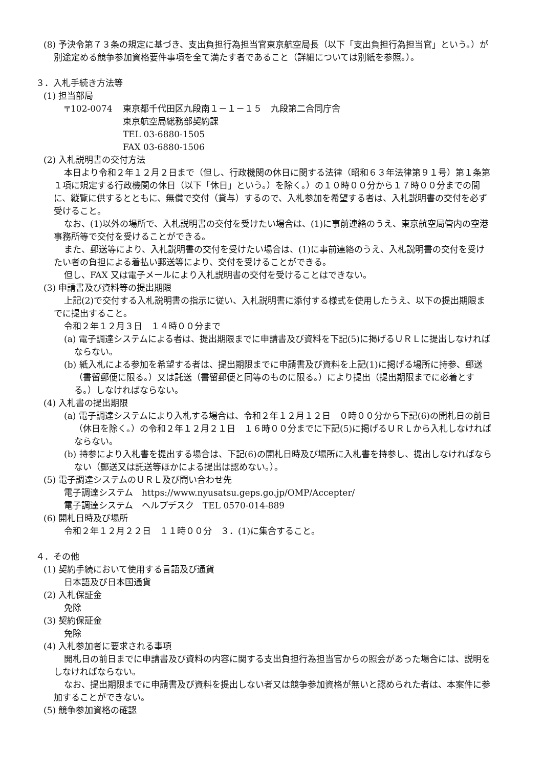(8) 予決令第７３条の規定に基づき、支出負担行為担当官東京航空局長（以下「支出負担行為担当官」という。）が別途定める競争参加資格要件事項を全て満たす者であること（詳細については別紙を参照。）。
３．入札手続き方法等
(1) 担当部局
〒102-0074 東京都千代田区九段南１－１－１５　九段第二合同庁舎
東京航空局総務部契約課
TEL 03-6880-1505
FAX 03-6880-1506
(2) 入札説明書の交付方法
本日より令和２年１２月２日まで（但し、行政機関の休日に関する法律（昭和６３年法律第９１号）第１条第１項に規定する行政機関の休日（以下「休日」という。）を除く。）の１０時００分から１７時００分までの間に、縦覧に供するとともに、無償で交付（貸与）するので、入札参加を希望する者は、入札説明書の交付を必ず受けること。
なお、(1)以外の場所で、入札説明書の交付を受けたい場合は、(1)に事前連絡のうえ、東京航空局管内の空港事務所等で交付を受けることができる。
また、郵送等により、入札説明書の交付を受けたい場合は、(1)に事前連絡のうえ、入札説明書の交付を受けたい者の負担による着払い郵送等により、交付を受けることができる。
但し、FAX 又は電子メールにより入札説明書の交付を受けることはできない。
(3) 申請書及び資料等の提出期限
上記(2)で交付する入札説明書の指示に従い、入札説明書に添付する様式を使用したうえ、以下の提出期限までに提出すること。
令和２年１２月３日　１４時００分まで
(a) 電子調達システムによる者は、提出期限までに申請書及び資料を下記(5)に掲げるＵＲＬに提出しなければならない。
(b) 紙入札による参加を希望する者は、提出期限までに申請書及び資料を上記(1)に掲げる場所に持参、郵送（書留郵便に限る。）又は託送（書留郵便と同等のものに限る。）により提出（提出期限までに必着とする。）しなければならない。
(4) 入札書の提出期限
(a) 電子調達システムにより入札する場合は、令和２年１２月１２日　０時００分から下記(6)の開札日の前日（休日を除く。）の令和２年１２月２１日　１６時００分までに下記(5)に掲げるＵＲＬから入札しなければならない。
(b) 持参により入札書を提出する場合は、下記(6)の開札日時及び場所に入札書を持参し、提出しなければならない（郵送又は託送等ほかによる提出は認めない。）。
(5) 電子調達システムのＵＲＬ及び問い合わせ先
電子調達システム　https://www.nyusatsu.geps.go.jp/OMP/Accepter/
電子調達システム　ヘルプデスク　TEL 0570-014-889
(6) 開札日時及び場所
令和２年１２月２２日　１１時００分　３．(1)に集合すること。
４．その他
(1) 契約手続において使用する言語及び通貨
日本語及び日本国通貨
(2) 入札保証金
免除
(3) 契約保証金
免除
(4) 入札参加者に要求される事項
開札日の前日までに申請書及び資料の内容に関する支出負担行為担当官からの照会があった場合には、説明をしなければならない。
なお、提出期限までに申請書及び資料を提出しない者又は競争参加資格が無いと認められた者は、本案件に参加することができない。
(5) 競争参加資格の確認